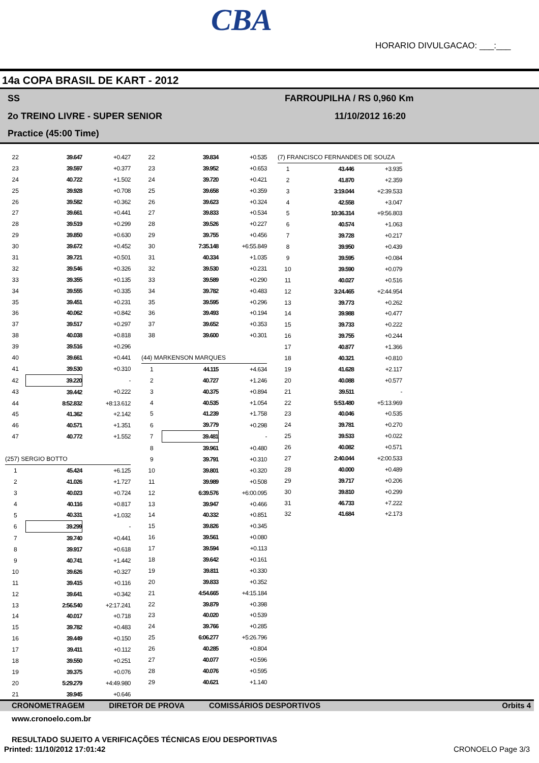CBA
HORARIO DIVULGACAO: ___:___
14a COPA BRASIL DE KART - 2012
SS
2o TREINO LIVRE - SUPER SENIOR
Practice (45:00 Time)
FARROUPILHA / RS 0,960 Km
11/10/2012 16:20
| 22 | 39.647 | +0.427 |
| 23 | 39.597 | +0.377 |
| 24 | 40.722 | +1.502 |
| 25 | 39.928 | +0.708 |
| 26 | 39.582 | +0.362 |
| 27 | 39.661 | +0.441 |
| 28 | 39.519 | +0.299 |
| 29 | 39.850 | +0.630 |
| 30 | 39.672 | +0.452 |
| 31 | 39.721 | +0.501 |
| 32 | 39.546 | +0.326 |
| 33 | 39.355 | +0.135 |
| 34 | 39.555 | +0.335 |
| 35 | 39.451 | +0.231 |
| 36 | 40.062 | +0.842 |
| 37 | 39.517 | +0.297 |
| 38 | 40.038 | +0.818 |
| 39 | 39.516 | +0.296 |
| 40 | 39.661 | +0.441 |
| 41 | 39.530 | +0.310 |
| 42 | 39.220 | - |
| 43 | 39.442 | +0.222 |
| 44 | 8:52.832 | +8:13.612 |
| 45 | 41.362 | +2.142 |
| 46 | 40.571 | +1.351 |
| 47 | 40.772 | +1.552 |
| (257) SERGIO BOTTO | | |
| 1 | 45.424 | +6.125 |
| 2 | 41.026 | +1.727 |
| 3 | 40.023 | +0.724 |
| 4 | 40.116 | +0.817 |
| 5 | 40.331 | +1.032 |
| 6 | 39.299 | - |
| 7 | 39.740 | +0.441 |
| 8 | 39.917 | +0.618 |
| 9 | 40.741 | +1.442 |
| 10 | 39.626 | +0.327 |
| 11 | 39.415 | +0.116 |
| 12 | 39.641 | +0.342 |
| 13 | 2:56.540 | +2:17.241 |
| 14 | 40.017 | +0.718 |
| 15 | 39.782 | +0.483 |
| 16 | 39.449 | +0.150 |
| 17 | 39.411 | +0.112 |
| 18 | 39.550 | +0.251 |
| 19 | 39.375 | +0.076 |
| 20 | 5:29.279 | +4:49.980 |
| 21 | 39.945 | +0.646 |
| 22 | 39.834 | +0.535 |
| 23 | 39.952 | +0.653 |
| 24 | 39.720 | +0.421 |
| 25 | 39.658 | +0.359 |
| 26 | 39.623 | +0.324 |
| 27 | 39.833 | +0.534 |
| 28 | 39.526 | +0.227 |
| 29 | 39.755 | +0.456 |
| 30 | 7:35.148 | +6:55.849 |
| 31 | 40.334 | +1.035 |
| 32 | 39.530 | +0.231 |
| 33 | 39.589 | +0.290 |
| 34 | 39.782 | +0.483 |
| 35 | 39.595 | +0.296 |
| 36 | 39.493 | +0.194 |
| 37 | 39.652 | +0.353 |
| 38 | 39.600 | +0.301 |
| (44) MARKENSON MARQUES | | |
| 1 | 44.115 | +4.634 |
| 2 | 40.727 | +1.246 |
| 3 | 40.375 | +0.894 |
| 4 | 40.535 | +1.054 |
| 5 | 41.239 | +1.758 |
| 6 | 39.779 | +0.298 |
| 7 | 39.481 | - |
| 8 | 39.961 | +0.480 |
| 9 | 39.791 | +0.310 |
| 10 | 39.801 | +0.320 |
| 11 | 39.989 | +0.508 |
| 12 | 6:39.576 | +6:00.095 |
| 13 | 39.947 | +0.466 |
| 14 | 40.332 | +0.851 |
| 15 | 39.826 | +0.345 |
| 16 | 39.561 | +0.080 |
| 17 | 39.594 | +0.113 |
| 18 | 39.642 | +0.161 |
| 19 | 39.811 | +0.330 |
| 20 | 39.833 | +0.352 |
| 21 | 4:54.665 | +4:15.184 |
| 22 | 39.879 | +0.398 |
| 23 | 40.020 | +0.539 |
| 24 | 39.766 | +0.285 |
| 25 | 6:06.277 | +5:26.796 |
| 26 | 40.285 | +0.804 |
| 27 | 40.077 | +0.596 |
| 28 | 40.076 | +0.595 |
| 29 | 40.621 | +1.140 |
| (7) FRANCISCO FERNANDES DE SOUZA | | |
| 1 | 43.446 | +3.935 |
| 2 | 41.870 | +2.359 |
| 3 | 3:19.044 | +2:39.533 |
| 4 | 42.558 | +3.047 |
| 5 | 10:36.314 | +9:56.803 |
| 6 | 40.574 | +1.063 |
| 7 | 39.728 | +0.217 |
| 8 | 39.950 | +0.439 |
| 9 | 39.595 | +0.084 |
| 10 | 39.590 | +0.079 |
| 11 | 40.027 | +0.516 |
| 12 | 3:24.465 | +2:44.954 |
| 13 | 39.773 | +0.262 |
| 14 | 39.988 | +0.477 |
| 15 | 39.733 | +0.222 |
| 16 | 39.755 | +0.244 |
| 17 | 40.877 | +1.366 |
| 18 | 40.321 | +0.810 |
| 19 | 41.628 | +2.117 |
| 20 | 40.088 | +0.577 |
| 21 | 39.511 | - |
| 22 | 5:53.480 | +5:13.969 |
| 23 | 40.046 | +0.535 |
| 24 | 39.781 | +0.270 |
| 25 | 39.533 | +0.022 |
| 26 | 40.082 | +0.571 |
| 27 | 2:40.044 | +2:00.533 |
| 28 | 40.000 | +0.489 |
| 29 | 39.717 | +0.206 |
| 30 | 39.810 | +0.299 |
| 31 | 46.733 | +7.222 |
| 32 | 41.684 | +2.173 |
CRONOMETRAGEM DIRETOR DE PROVA COMISSÁRIOS DESPORTIVOS Orbits 4
www.cronoelo.com.br
RESULTADO SUJEITO A VERIFICAÇÕES TÉCNICAS E/OU DESPORTIVAS
Printed: 11/10/2012 17:01:42 CRONOELO Page 3/3